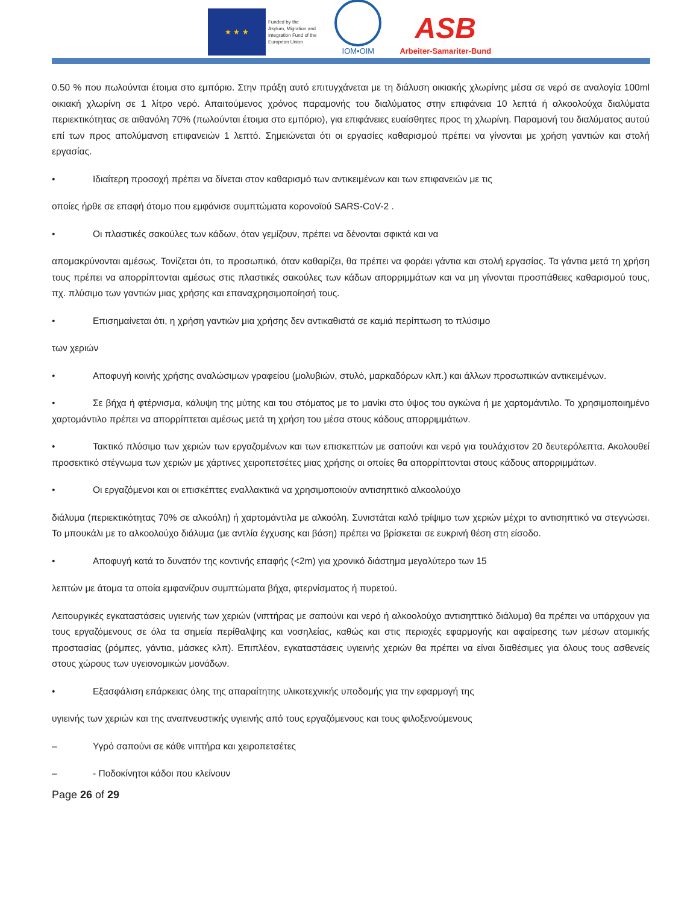★ ★ ★
Funded by the
Asylum, Migration and
Integration Fund of the
European Union
IOM•OIM
ASB
Arbeiter-Samariter-Bund
0.50 % που πωλούνται έτοιμα στο εμπόριο. Στην πράξη αυτό επιτυγχάνεται με τη διάλυση οικιακής χλωρίνης μέσα σε νερό σε αναλογία 100ml οικιακή χλωρίνη σε 1 λίτρο νερό. Απαιτούμενος χρόνος παραμονής του διαλύματος στην επιφάνεια 10 λεπτά ή αλκοολούχα διαλύματα περιεκτικότητας σε αιθανόλη 70% (πωλούνται έτοιμα στο εμπόριο), για επιφάνειες ευαίσθητες προς τη χλωρίνη. Παραμονή του διαλύματος αυτού επί των προς απολύμανση επιφανειών 1 λεπτό. Σημειώνεται ότι οι εργασίες καθαρισμού πρέπει να γίνονται με χρήση γαντιών και στολή εργασίας.
• Ιδιαίτερη προσοχή πρέπει να δίνεται στον καθαρισμό των αντικειμένων και των επιφανειών με τις
οποίες ήρθε σε επαφή άτομο που εμφάνισε συμπτώματα κορονοϊού SARS-CoV-2 .
• Οι πλαστικές σακούλες των κάδων, όταν γεμίζουν, πρέπει να δένονται σφικτά και να
απομακρύνονται αμέσως. Τονίζεται ότι, το προσωπικό, όταν καθαρίζει, θα πρέπει να φοράει γάντια και στολή εργασίας. Τα γάντια μετά τη χρήση τους πρέπει να απορρίπτονται αμέσως στις πλαστικές σακούλες των κάδων απορριμμάτων και να μη γίνονται προσπάθειες καθαρισμού τους, πχ. πλύσιμο των γαντιών μιας χρήσης και επαναχρησιμοποίησή τους.
• Επισημαίνεται ότι, η χρήση γαντιών μια χρήσης δεν αντικαθιστά σε καμιά περίπτωση το πλύσιμο
των χεριών
• Αποφυγή κοινής χρήσης αναλώσιμων γραφείου (μολυβιών, στυλό, μαρκαδόρων κλπ.) και άλλων προσωπικών αντικειμένων.
• Σε βήχα ή φτέρνισμα, κάλυψη της μύτης και του στόματος με το μανίκι στο ύψος του αγκώνα ή με χαρτομάντιλο. Το χρησιμοποιημένο χαρτομάντιλο πρέπει να απορρίπτεται αμέσως μετά τη χρήση του μέσα στους κάδους απορριμμάτων.
• Τακτικό πλύσιμο των χεριών των εργαζομένων και των επισκεπτών με σαπούνι και νερό για τουλάχιστον 20 δευτερόλεπτα. Ακολουθεί προσεκτικό στέγνωμα των χεριών με χάρτινες χειροπετσέτες μιας χρήσης οι οποίες θα απορρίπτονται στους κάδους απορριμμάτων.
• Οι εργαζόμενοι και οι επισκέπτες εναλλακτικά να χρησιμοποιούν αντισηπτικό αλκοολούχο
διάλυμα (περιεκτικότητας 70% σε αλκοόλη) ή χαρτομάντιλα με αλκοόλη. Συνιστάται καλό τρίψιμο των χεριών μέχρι το αντισηπτικό να στεγνώσει. Το μπουκάλι με το αλκοολούχο διάλυμα (με αντλία έγχυσης και βάση) πρέπει να βρίσκεται σε ευκρινή θέση στη είσοδο.
• Αποφυγή κατά το δυνατόν της κοντινής επαφής (<2m) για χρονικό διάστημα μεγαλύτερο των 15
λεπτών με άτομα τα οποία εμφανίζουν συμπτώματα βήχα, φτερνίσματος ή πυρετού.
Λειτουργικές εγκαταστάσεις υγιεινής των χεριών (νιπτήρας με σαπούνι και νερό ή αλκοολούχο αντισηπτικό διάλυμα) θα πρέπει να υπάρχουν για τους εργαζόμενους σε όλα τα σημεία περίθαλψης και νοσηλείας, καθώς και στις περιοχές εφαρμογής και αφαίρεσης των μέσων ατομικής προστασίας (ρόμπες, γάντια, μάσκες κλπ). Επιπλέον, εγκαταστάσεις υγιεινής χεριών θα πρέπει να είναι διαθέσιμες για όλους τους ασθενείς στους χώρους των υγειονομικών μονάδων.
• Εξασφάλιση επάρκειας όλης της απαραίτητης υλικοτεχνικής υποδομής για την εφαρμογή της
υγιεινής των χεριών και της αναπνευστικής υγιεινής από τους εργαζόμενους και τους φιλοξενούμενους
– Υγρό σαπούνι σε κάθε νιπτήρα και χειροπετσέτες
– - Ποδοκίνητοι κάδοι που κλείνουν
Page 26 of 29